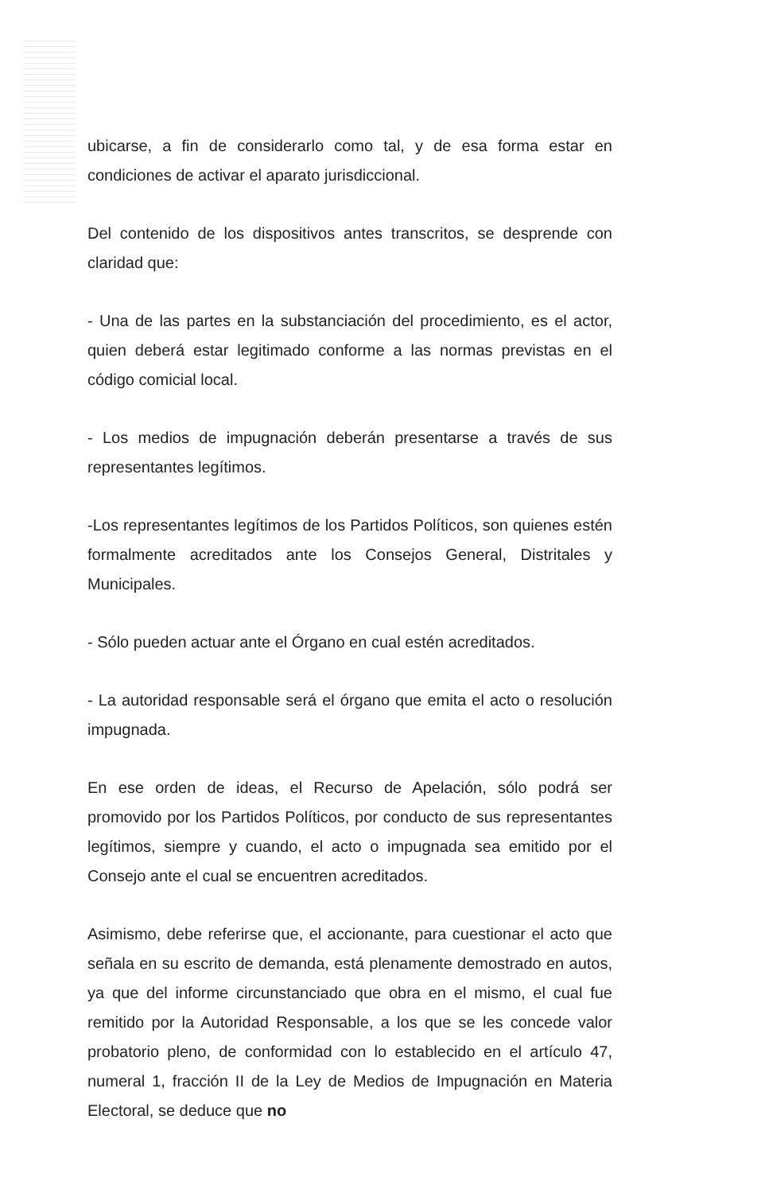ubicarse, a fin de considerarlo como tal, y de esa forma estar en condiciones de activar el aparato jurisdiccional.
Del contenido de los dispositivos antes transcritos, se desprende con claridad que:
- Una de las partes en la substanciación del procedimiento, es el actor, quien deberá estar legitimado conforme a las normas previstas en el código comicial local.
- Los medios de impugnación deberán presentarse a través de sus representantes legítimos.
-Los representantes legítimos de los Partidos Políticos, son quienes estén formalmente acreditados ante los Consejos General, Distritales y Municipales.
- Sólo pueden actuar ante el Órgano en cual estén acreditados.
- La autoridad responsable será el órgano que emita el acto o resolución impugnada.
En ese orden de ideas, el Recurso de Apelación, sólo podrá ser promovido por los Partidos Políticos, por conducto de sus representantes legítimos, siempre y cuando, el acto o impugnada sea emitido por el Consejo ante el cual se encuentren acreditados.
Asimismo, debe referirse que, el accionante, para cuestionar el acto que señala en su escrito de demanda, está plenamente demostrado en autos, ya que del informe circunstanciado que obra en el mismo, el cual fue remitido por la Autoridad Responsable, a los que se les concede valor probatorio pleno, de conformidad con lo establecido en el artículo 47, numeral 1, fracción II de la Ley de Medios de Impugnación en Materia Electoral, se deduce que no